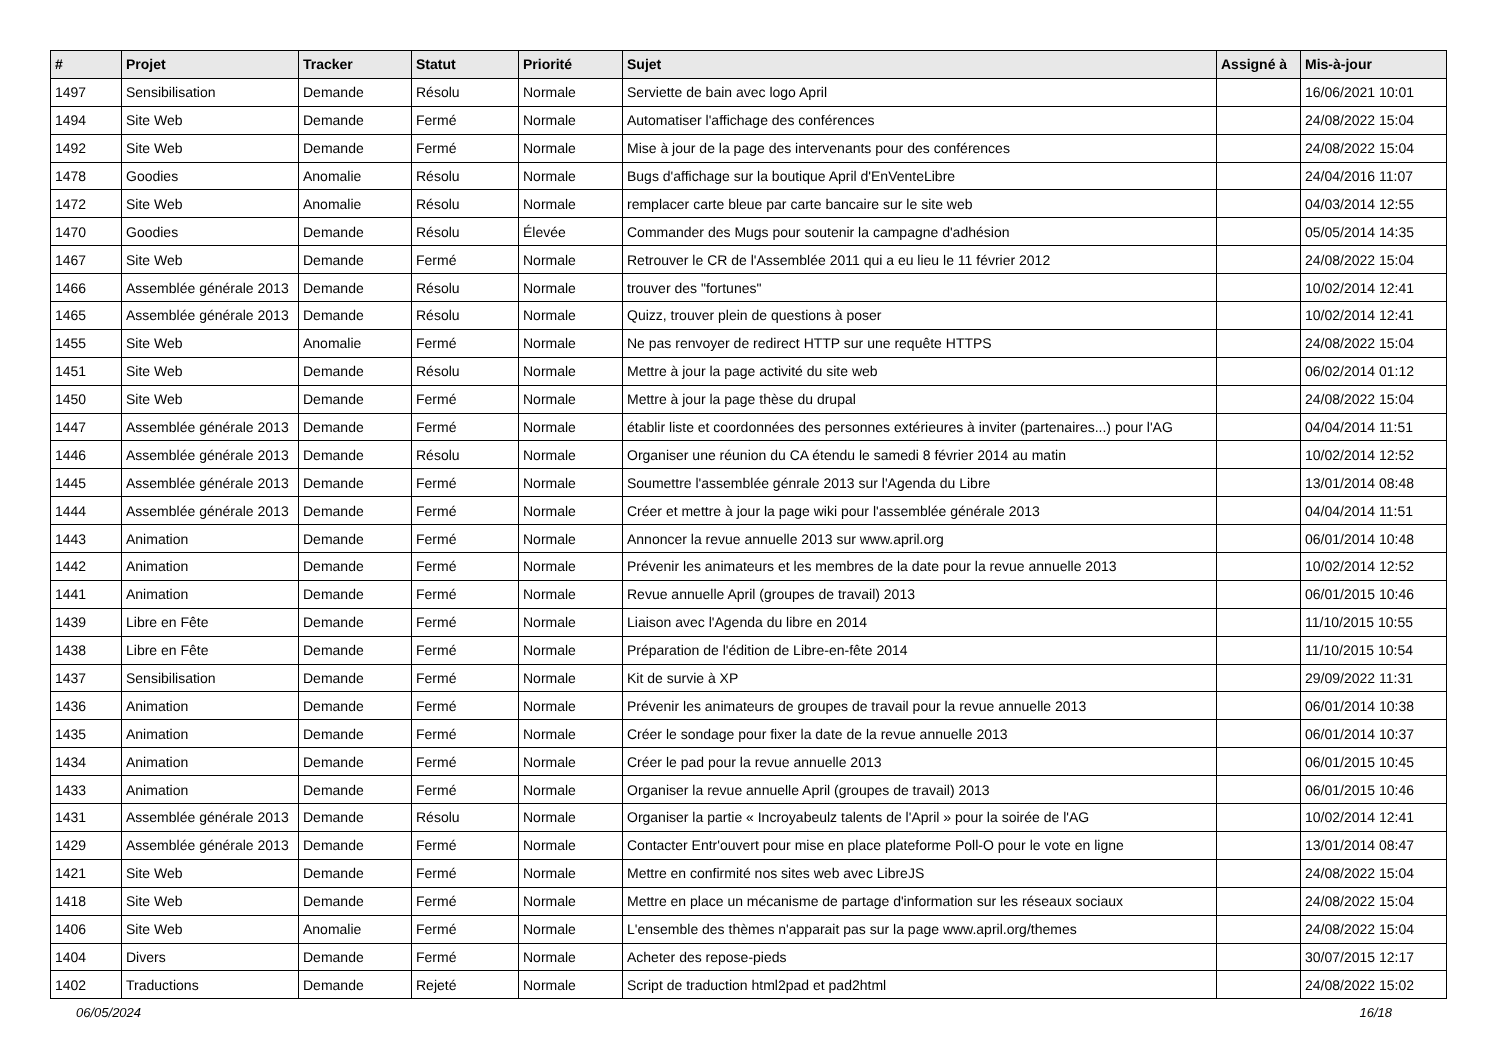| # | Projet | Tracker | Statut | Priorité | Sujet | Assigné à | Mis-à-jour |
| --- | --- | --- | --- | --- | --- | --- | --- |
| 1497 | Sensibilisation | Demande | Résolu | Normale | Serviette de bain avec logo April | | 16/06/2021 10:01 |
| 1494 | Site Web | Demande | Fermé | Normale | Automatiser l'affichage des conférences | | 24/08/2022 15:04 |
| 1492 | Site Web | Demande | Fermé | Normale | Mise à jour de la page des intervenants pour des conférences | | 24/08/2022 15:04 |
| 1478 | Goodies | Anomalie | Résolu | Normale | Bugs d'affichage sur la boutique April d'EnVenteLibre | | 24/04/2016 11:07 |
| 1472 | Site Web | Anomalie | Résolu | Normale | remplacer carte bleue par carte bancaire sur le site web | | 04/03/2014 12:55 |
| 1470 | Goodies | Demande | Résolu | Élevée | Commander des Mugs pour soutenir la campagne d'adhésion | | 05/05/2014 14:35 |
| 1467 | Site Web | Demande | Fermé | Normale | Retrouver le CR de l'Assemblée 2011 qui a eu lieu le 11 février 2012 | | 24/08/2022 15:04 |
| 1466 | Assemblée générale 2013 | Demande | Résolu | Normale | trouver des "fortunes" | | 10/02/2014 12:41 |
| 1465 | Assemblée générale 2013 | Demande | Résolu | Normale | Quizz, trouver plein de questions à poser | | 10/02/2014 12:41 |
| 1455 | Site Web | Anomalie | Fermé | Normale | Ne pas renvoyer de redirect HTTP sur une requête HTTPS | | 24/08/2022 15:04 |
| 1451 | Site Web | Demande | Résolu | Normale | Mettre à jour la page activité du site web | | 06/02/2014 01:12 |
| 1450 | Site Web | Demande | Fermé | Normale | Mettre à jour la page thèse du drupal | | 24/08/2022 15:04 |
| 1447 | Assemblée générale 2013 | Demande | Fermé | Normale | établir liste et coordonnées des personnes extérieures à inviter (partenaires...) pour l'AG | | 04/04/2014 11:51 |
| 1446 | Assemblée générale 2013 | Demande | Résolu | Normale | Organiser une réunion du CA étendu le samedi 8 février 2014 au matin | | 10/02/2014 12:52 |
| 1445 | Assemblée générale 2013 | Demande | Fermé | Normale | Soumettre l'assemblée génrale 2013 sur l'Agenda du Libre | | 13/01/2014 08:48 |
| 1444 | Assemblée générale 2013 | Demande | Fermé | Normale | Créer et mettre à jour la page wiki pour l'assemblée générale 2013 | | 04/04/2014 11:51 |
| 1443 | Animation | Demande | Fermé | Normale | Annoncer la revue annuelle 2013 sur www.april.org | | 06/01/2014 10:48 |
| 1442 | Animation | Demande | Fermé | Normale | Prévenir les animateurs et les membres de la date pour la revue annuelle 2013 | | 10/02/2014 12:52 |
| 1441 | Animation | Demande | Fermé | Normale | Revue annuelle April (groupes de travail) 2013 | | 06/01/2015 10:46 |
| 1439 | Libre en Fête | Demande | Fermé | Normale | Liaison avec l'Agenda du libre en 2014 | | 11/10/2015 10:55 |
| 1438 | Libre en Fête | Demande | Fermé | Normale | Préparation de l'édition de Libre-en-fête 2014 | | 11/10/2015 10:54 |
| 1437 | Sensibilisation | Demande | Fermé | Normale | Kit de survie à XP | | 29/09/2022 11:31 |
| 1436 | Animation | Demande | Fermé | Normale | Prévenir les animateurs de groupes de travail pour la revue annuelle 2013 | | 06/01/2014 10:38 |
| 1435 | Animation | Demande | Fermé | Normale | Créer le sondage pour fixer la date de la revue annuelle 2013 | | 06/01/2014 10:37 |
| 1434 | Animation | Demande | Fermé | Normale | Créer le pad pour la revue annuelle 2013 | | 06/01/2015 10:45 |
| 1433 | Animation | Demande | Fermé | Normale | Organiser la revue annuelle April (groupes de travail) 2013 | | 06/01/2015 10:46 |
| 1431 | Assemblée générale 2013 | Demande | Résolu | Normale | Organiser la partie « Incroyabeulz talents de l'April » pour la soirée de l'AG | | 10/02/2014 12:41 |
| 1429 | Assemblée générale 2013 | Demande | Fermé | Normale | Contacter Entr'ouvert pour mise en place plateforme Poll-O pour le vote en ligne | | 13/01/2014 08:47 |
| 1421 | Site Web | Demande | Fermé | Normale | Mettre en confirmité nos sites web avec LibreJS | | 24/08/2022 15:04 |
| 1418 | Site Web | Demande | Fermé | Normale | Mettre en place un mécanisme de partage d'information sur les réseaux sociaux | | 24/08/2022 15:04 |
| 1406 | Site Web | Anomalie | Fermé | Normale | L'ensemble des thèmes n'apparait pas sur la page www.april.org/themes | | 24/08/2022 15:04 |
| 1404 | Divers | Demande | Fermé | Normale | Acheter des repose-pieds | | 30/07/2015 12:17 |
| 1402 | Traductions | Demande | Rejeté | Normale | Script de traduction html2pad et pad2html | | 24/08/2022 15:02 |
06/05/2024 16/18